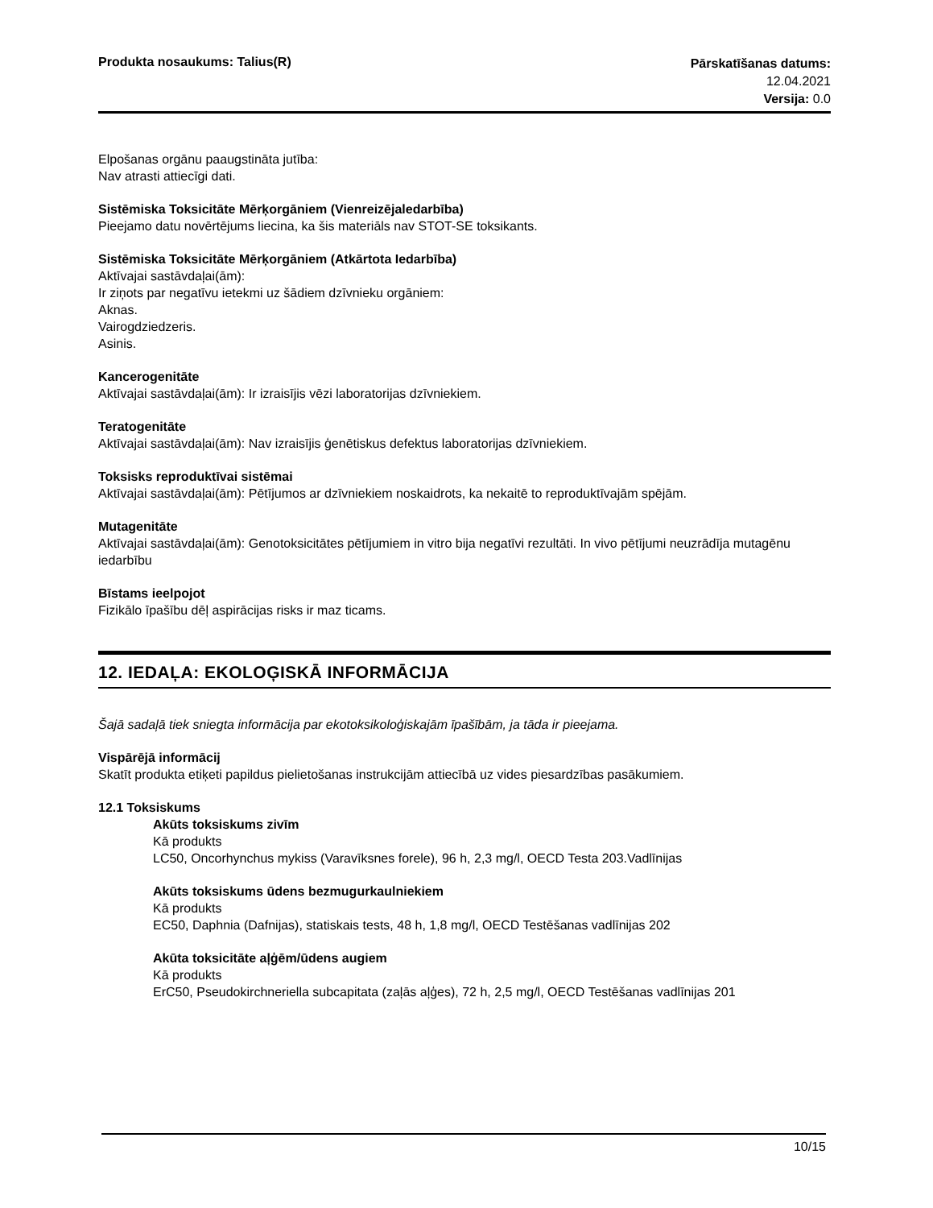Produkta nosaukums: Talius(R)
Pārskatīšanas datums:
12.04.2021
Versija: 0.0
Elpošanas orgānu paaugstināta jutība:
Nav atrasti attiecīgi dati.
Sistēmiska Toksicitāte Mērķorgāniem (Vienreizējaledarbība)
Pieejamo datu novērtējums liecina, ka šis materiāls nav STOT-SE toksikants.
Sistēmiska Toksicitāte Mērķorgāniem (Atkārtota Iedarbība)
Aktīvajai sastāvdaļai(ām):
Ir ziņots par negatīvu ietekmi uz šādiem dzīvnieku orgāniem:
Aknas.
Vairogdziedzeris.
Asinis.
Kancerogenitāte
Aktīvajai sastāvdaļai(ām): Ir izraisījis vēzi laboratorijas dzīvniekiem.
Teratogenitāte
Aktīvajai sastāvdaļai(ām): Nav izraisījis ģenētiskus defektus laboratorijas dzīvniekiem.
Toksisks reproduktīvai sistēmai
Aktīvajai sastāvdaļai(ām): Pētījumos ar dzīvniekiem noskaidrots, ka nekaitē to reproduktīvajām spējām.
Mutagenitāte
Aktīvajai sastāvdaļai(ām): Genotoksicitātes pētījumiem in vitro bija negatīvi rezultāti. In vivo pētījumi neuzrādīja mutagēnu iedarbību
Bīstams ieelpojot
Fizikālo īpašību dēļ aspirācijas risks ir maz ticams.
12. IEDAĻA: EKOLOĢISKĀ INFORMĀCIJA
Šajā sadaļā tiek sniegta informācija par ekotoksikoloģiskajām īpašībām, ja tāda ir pieejama.
Vispārējā informācij
Skatīt produkta etiķeti papildus pielietošanas instrukcijām attiecībā uz vides piesardzības pasākumiem.
12.1 Toksiskums
Akūts toksiskums zivīm
Kā produkts
LC50, Oncorhynchus mykiss (Varavīksnes forele), 96 h, 2,3 mg/l, OECD Testa 203.Vadlīnijas
Akūts toksiskums ūdens bezmugurkaulniekiem
Kā produkts
EC50, Daphnia (Dafnijas), statiskais tests, 48 h, 1,8 mg/l, OECD Testēšanas vadlīnijas 202
Akūta toksicitāte aļģēm/ūdens augiem
Kā produkts
ErC50, Pseudokirchneriella subcapitata (zaļās aļģes), 72 h, 2,5 mg/l, OECD Testēšanas vadlīnijas 201
10/15